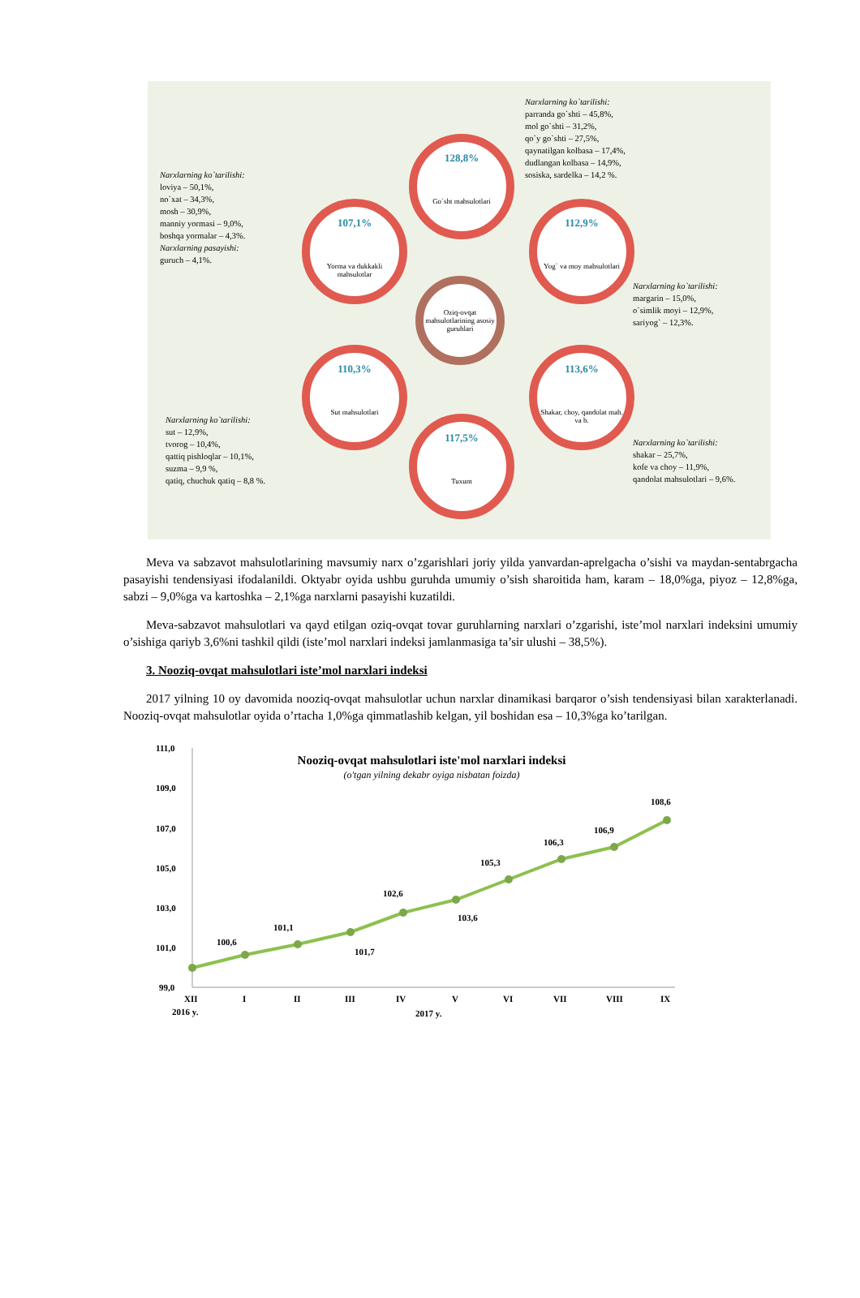Narxlarning ko`tarilishi:
parranda go`shti – 45,8%,
mol go`shti – 31,2%,
qo`y go`shti – 27,5%,
qaynatilgan kolbasa – 17,4%,
dudlangan kolbasa – 14,9%,
sosiska, sardelka – 14,2 %.
Narxlarning ko`tarilishi:
loviya – 50,1%,
no`xat – 34,3%,
mosh – 30,9%,
manniy yormasi – 9,0%,
boshqa yormalar – 4,3%.
Narxlarning pasayishi:
guruch – 4,1%.
128,8%
Go`sht mahsulotlari
107,1%
Yorma va dukkakli mahsulotlar
112,9%
Yog` va moy mahsulotlari
Oziq-ovqat mahsulotlarining asosiy guruhlari
Narxlarning ko`tarilishi:
margarin – 15,0%,
o`simlik moyi – 12,9%,
sariyog` – 12,3%.
110,3%
Sut mahsulotlari
113,6%
Shakar, choy, qandolat mah. va b.
117,5%
Tuxum
Narxlarning ko`tarilishi:
sut – 12,9%,
tvorog – 10,4%,
qattiq pishloqlar – 10,1%,
suzma – 9,9 %,
qatiq, chuchuk qatiq – 8,8 %.
Narxlarning ko`tarilishi:
shakar – 25,7%,
kofe va choy – 11,9%,
qandolat mahsulotlari – 9,6%.
Meva va sabzavot mahsulotlarining mavsumiy narx o’zgarishlari joriy yilda yanvardan-aprelgacha o’sishi va maydan-sentabrgacha pasayishi tendensiyasi ifodalanildi. Oktyabr oyida ushbu guruhda umumiy o’sish sharoitida ham, karam – 18,0%ga, piyoz – 12,8%ga, sabzi – 9,0%ga va kartoshka – 2,1%ga narxlarni pasayishi kuzatildi.
Meva-sabzavot mahsulotlari va qayd etilgan oziq-ovqat tovar guruhlarning narxlari o’zgarishi, iste’mol narxlari indeksini umumiy o’sishiga qariyb 3,6%ni tashkil qildi (iste’mol narxlari indeksi jamlanmasiga ta’sir ulushi – 38,5%).
3. Nooziq-ovqat mahsulotlari iste’mol narxlari indeksi
2017 yilning 10 oy davomida nooziq-ovqat mahsulotlar uchun narxlar dinamikasi barqaror o’sish tendensiyasi bilan xarakterlanadi. Nooziq-ovqat mahsulotlar oyida o’rtacha 1,0%ga qimmatlashib kelgan, yil boshidan esa – 10,3%ga ko’tarilgan.
111,0
109,0
107,0
105,0
103,0
101,0
99,0
Nooziq-ovqat mahsulotlari iste'mol narxlari indeksi
(o'tgan yilning dekabr oyiga nisbatan foizda)
100,6
101,1
101,7
102,6
103,6
105,3
106,3
106,9
108,6
XII
I
II
III
IV
V
VI
VII
VIII
IX
2016 y.
2017 y.